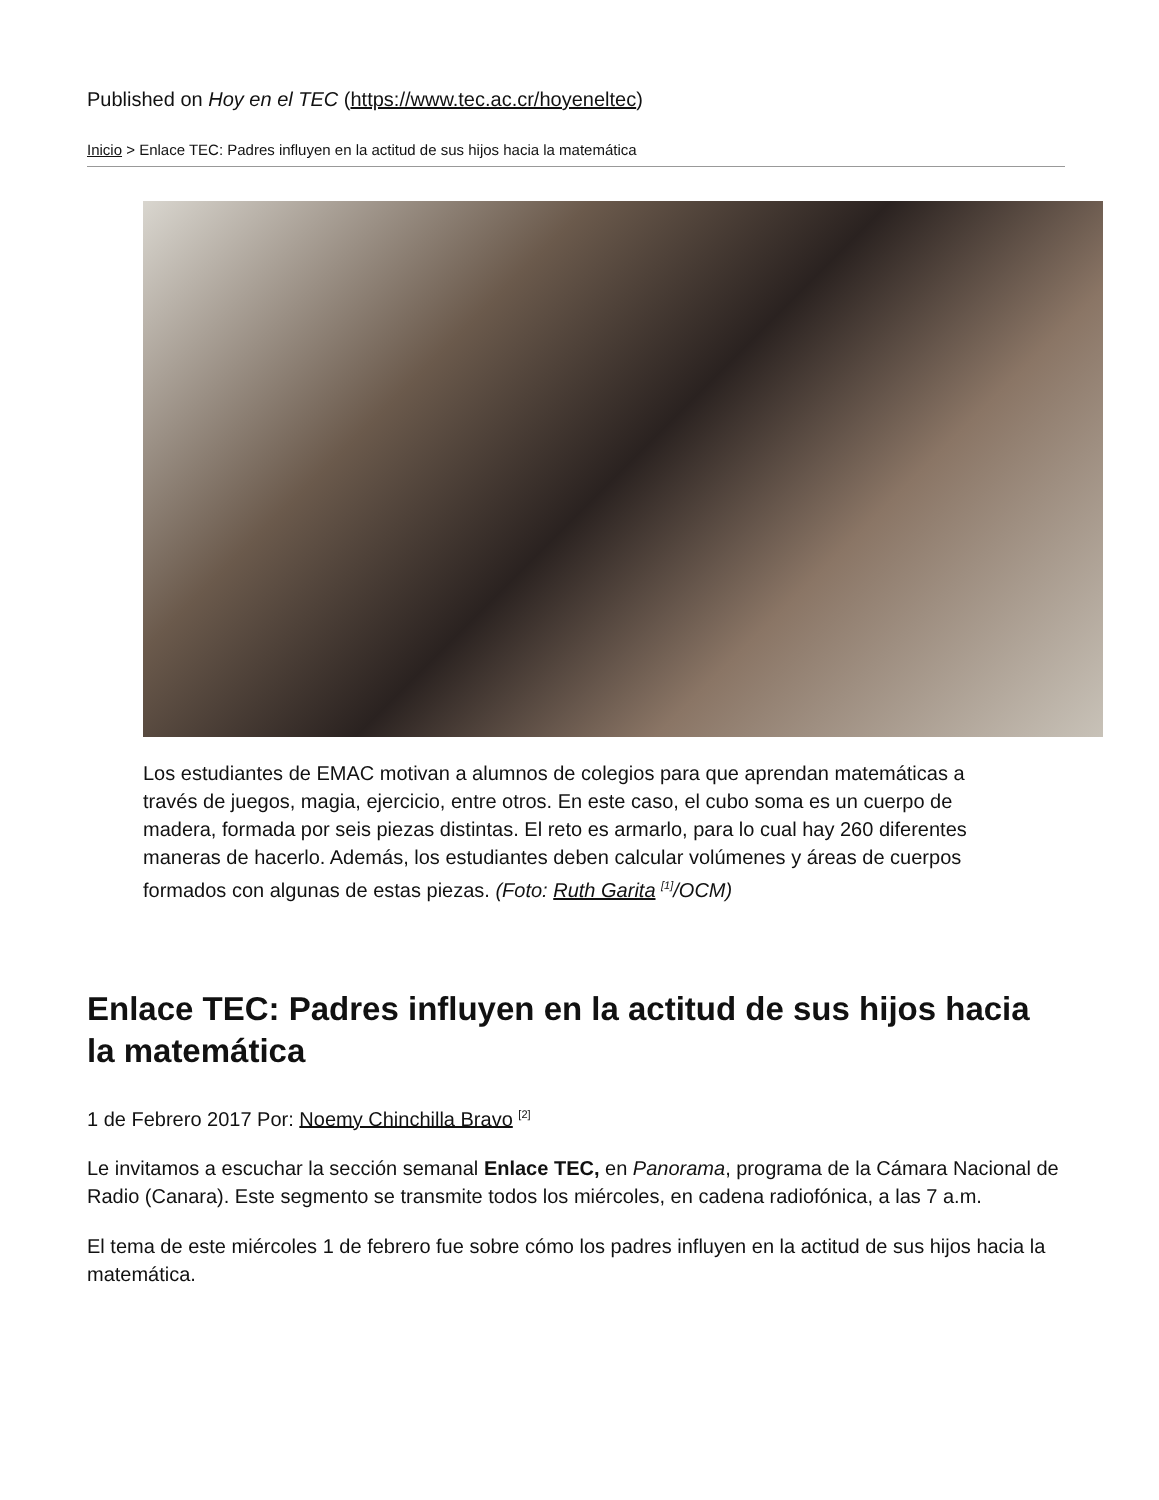Published on Hoy en el TEC (https://www.tec.ac.cr/hoyeneltec)
Inicio > Enlace TEC: Padres influyen en la actitud de sus hijos hacia la matemática
Los estudiantes de EMAC motivan a alumnos de colegios para que aprendan matemáticas a través de juegos, magia, ejercicio, entre otros. En este caso, el cubo soma es un cuerpo de madera, formada por seis piezas distintas. El reto es armarlo, para lo cual hay 260 diferentes maneras de hacerlo. Además, los estudiantes deben calcular volúmenes y áreas de cuerpos formados con algunas de estas piezas. (Foto: Ruth Garita <sup>[1]</sup>/OCM)
Enlace TEC: Padres influyen en la actitud de sus hijos hacia la matemática
1 de Febrero 2017 Por: Noemy Chinchilla Bravo <sup>[2]</sup>
Le invitamos a escuchar la sección semanal Enlace TEC, en Panorama, programa de la Cámara Nacional de Radio (Canara). Este segmento se transmite todos los miércoles, en cadena radiofónica, a las 7 a.m.
El tema de este miércoles 1 de febrero fue sobre cómo los padres influyen en la actitud de sus hijos hacia la matemática.